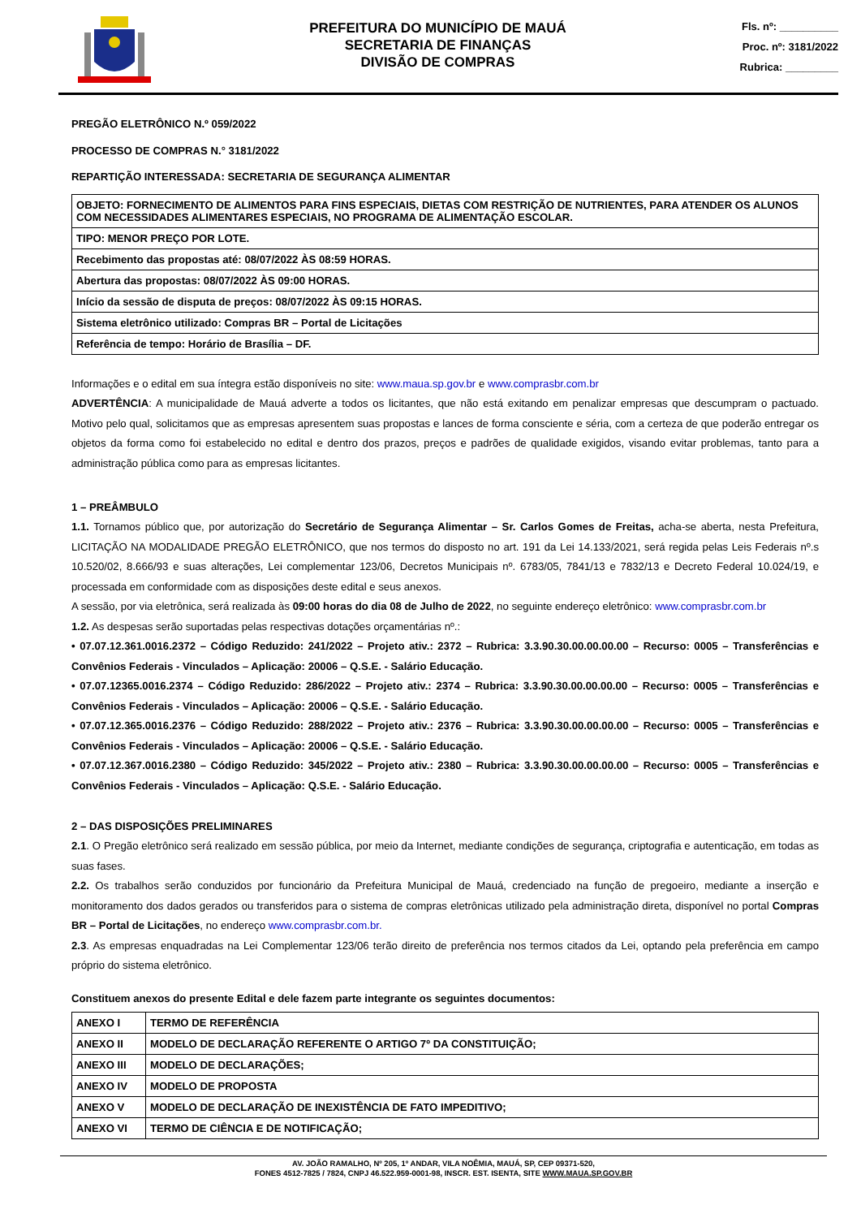PREFEITURA DO MUNICÍPIO DE MAUÁ
SECRETARIA DE FINANÇAS
DIVISÃO DE COMPRAS
Fls. nº: __________
Proc. nº: 3181/2022
Rubrica: _________
PREGÃO ELETRÔNICO N.º 059/2022
PROCESSO DE COMPRAS N.° 3181/2022
REPARTIÇÃO INTERESSADA: SECRETARIA DE SEGURANÇA ALIMENTAR
| OBJETO: FORNECIMENTO DE ALIMENTOS PARA FINS ESPECIAIS, DIETAS COM RESTRIÇÃO DE NUTRIENTES, PARA ATENDER OS ALUNOS COM NECESSIDADES ALIMENTARES ESPECIAIS, NO PROGRAMA DE ALIMENTAÇÃO ESCOLAR. |
| TIPO: MENOR PREÇO POR LOTE. |
| Recebimento das propostas até: 08/07/2022 ÀS 08:59 HORAS. |
| Abertura das propostas: 08/07/2022 ÀS 09:00 HORAS. |
| Início da sessão de disputa de preços: 08/07/2022 ÀS 09:15 HORAS. |
| Sistema eletrônico utilizado: Compras BR – Portal de Licitações |
| Referência de tempo: Horário de Brasília – DF. |
Informações e o edital em sua íntegra estão disponíveis no site: www.maua.sp.gov.br e www.comprasbr.com.br
ADVERTÊNCIA: A municipalidade de Mauá adverte a todos os licitantes, que não está exitando em penalizar empresas que descumpram o pactuado. Motivo pelo qual, solicitamos que as empresas apresentem suas propostas e lances de forma consciente e séria, com a certeza de que poderão entregar os objetos da forma como foi estabelecido no edital e dentro dos prazos, preços e padrões de qualidade exigidos, visando evitar problemas, tanto para a administração pública como para as empresas licitantes.
1 – PREÂMBULO
1.1. Tornamos público que, por autorização do Secretário de Segurança Alimentar – Sr. Carlos Gomes de Freitas, acha-se aberta, nesta Prefeitura, LICITAÇÃO NA MODALIDADE PREGÃO ELETRÔNICO, que nos termos do disposto no art. 191 da Lei 14.133/2021, será regida pelas Leis Federais nº.s 10.520/02, 8.666/93 e suas alterações, Lei complementar 123/06, Decretos Municipais nº. 6783/05, 7841/13 e 7832/13 e Decreto Federal 10.024/19, e processada em conformidade com as disposições deste edital e seus anexos.
A sessão, por via eletrônica, será realizada às 09:00 horas do dia 08 de Julho de 2022, no seguinte endereço eletrônico: www.comprasbr.com.br
1.2. As despesas serão suportadas pelas respectivas dotações orçamentárias nº.:
• 07.07.12.361.0016.2372 – Código Reduzido: 241/2022 – Projeto ativ.: 2372 – Rubrica: 3.3.90.30.00.00.00.00 – Recurso: 0005 – Transferências e Convênios Federais - Vinculados – Aplicação: 20006 – Q.S.E. - Salário Educação.
• 07.07.12365.0016.2374 – Código Reduzido: 286/2022 – Projeto ativ.: 2374 – Rubrica: 3.3.90.30.00.00.00.00 – Recurso: 0005 – Transferências e Convênios Federais - Vinculados – Aplicação: 20006 – Q.S.E. - Salário Educação.
• 07.07.12.365.0016.2376 – Código Reduzido: 288/2022 – Projeto ativ.: 2376 – Rubrica: 3.3.90.30.00.00.00.00 – Recurso: 0005 – Transferências e Convênios Federais - Vinculados – Aplicação: 20006 – Q.S.E. - Salário Educação.
• 07.07.12.367.0016.2380 – Código Reduzido: 345/2022 – Projeto ativ.: 2380 – Rubrica: 3.3.90.30.00.00.00.00 – Recurso: 0005 – Transferências e Convênios Federais - Vinculados – Aplicação: Q.S.E. - Salário Educação.
2 – DAS DISPOSIÇÕES PRELIMINARES
2.1. O Pregão eletrônico será realizado em sessão pública, por meio da Internet, mediante condições de segurança, criptografia e autenticação, em todas as suas fases.
2.2. Os trabalhos serão conduzidos por funcionário da Prefeitura Municipal de Mauá, credenciado na função de pregoeiro, mediante a inserção e monitoramento dos dados gerados ou transferidos para o sistema de compras eletrônicas utilizado pela administração direta, disponível no portal Compras BR – Portal de Licitações, no endereço www.comprasbr.com.br.
2.3. As empresas enquadradas na Lei Complementar 123/06 terão direito de preferência nos termos citados da Lei, optando pela preferência em campo próprio do sistema eletrônico.
Constituem anexos do presente Edital e dele fazem parte integrante os seguintes documentos:
| ANEXO I | TERMO DE REFERÊNCIA |
| ANEXO II | MODELO DE DECLARAÇÃO REFERENTE O ARTIGO 7º DA CONSTITUIÇÃO; |
| ANEXO III | MODELO DE DECLARAÇÕES; |
| ANEXO IV | MODELO DE PROPOSTA |
| ANEXO V | MODELO DE DECLARAÇÃO DE INEXISTÊNCIA DE FATO IMPEDITIVO; |
| ANEXO VI | TERMO DE CIÊNCIA E DE NOTIFICAÇÃO; |
AV. JOÃO RAMALHO, Nº 205, 1º ANDAR, VILA NOÊMIA, MAUÁ, SP, CEP 09371-520,
FONES 4512-7825 / 7824, CNPJ 46.522.959-0001-98, INSCR. EST. ISENTA, SITE WWW.MAUA.SP.GOV.BR